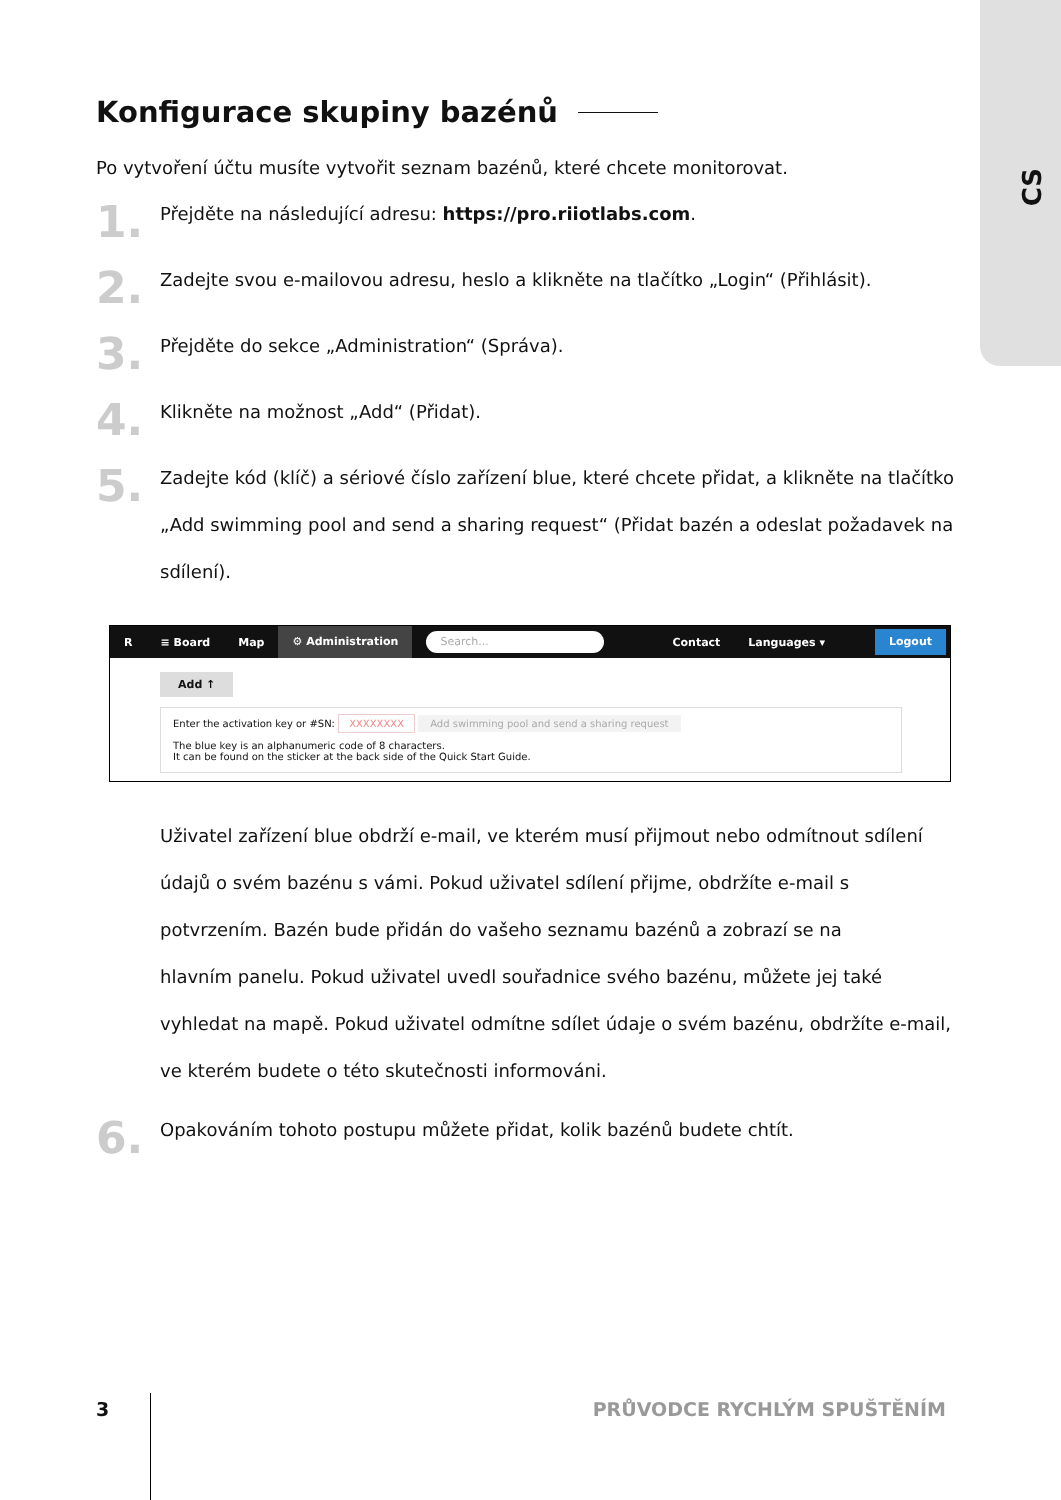CS
Konfigurace skupiny bazénů
Po vytvoření účtu musíte vytvořit seznam bazénů, které chcete monitorovat.
1.
Přejděte na následující adresu: https://pro.riiotlabs.com.
2.
Zadejte svou e-mailovou adresu, heslo a klikněte na tlačítko „Login“ (Přihlásit).
3.
Přejděte do sekce „Administration“ (Správa).
4.
Klikněte na možnost „Add“ (Přidat).
5.
Zadejte kód (klíč) a sériové číslo zařízení blue, které chcete přidat, a klikněte na tlačítko „Add swimming pool and send a sharing request“ (Přidat bazén a odeslat požadavek na sdílení).
R ≡ Board Map
⚙ Administration
Search...
Contact Languages ▾
Logout
Add ↑
Enter the activation key or #SN: XXXXXXXX Add swimming pool and send a sharing request
The blue key is an alphanumeric code of 8 characters.
It can be found on the sticker at the back side of the Quick Start Guide.
Uživatel zařízení blue obdrží e-mail, ve kterém musí přijmout nebo odmítnout sdílení údajů o svém bazénu s vámi. Pokud uživatel sdílení přijme, obdržíte e-mail s potvrzením. Bazén bude přidán do vašeho seznamu bazénů a zobrazí se na
hlavním panelu. Pokud uživatel uvedl souřadnice svého bazénu, můžete jej také vyhledat na mapě. Pokud uživatel odmítne sdílet údaje o svém bazénu, obdržíte e-mail, ve kterém budete o této skutečnosti informováni.
6.
Opakováním tohoto postupu můžete přidat, kolik bazénů budete chtít.
3 PRŮVODCE RYCHLÝM SPUŠTĚNÍM